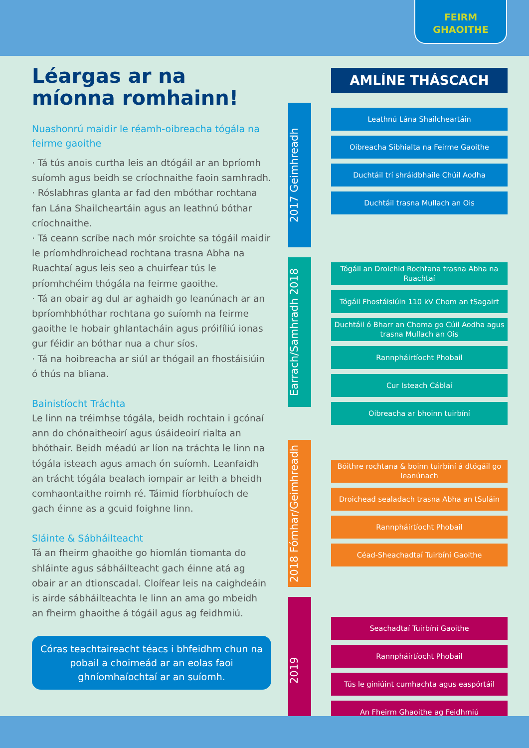FEIRM
GHAOITHE
Léargas ar na míonna romhainn!
Nuashonrú maidir le réamh-oibreacha tógála na feirme gaoithe
· Tá tús anois curtha leis an dtógáil ar an bpríomh suíomh agus beidh se críochnaithe faoin samhradh.
· Róslabhras glanta ar fad den mbóthar rochtana fan Lána Shailcheartáin agus an leathnú bóthar críochnaithe.
· Tá ceann scríbe nach mór sroichte sa tógáil maidir le príomhdhroichead rochtana trasna Abha na Ruachtaí agus leis seo a chuirfear tús le príomhchéim thógála na feirme gaoithe.
· Tá an obair ag dul ar aghaidh go leanúnach ar an bpríomhbhóthar rochtana go suíomh na feirme gaoithe le hobair ghlantacháin agus próifíliú ionas gur féidir an bóthar nua a chur síos.
· Tá na hoibreacha ar siúl ar thógail an fhostáisiúin ó thús na bliana.
Bainistíocht Tráchta
Le linn na tréimhse tógála, beidh rochtain i gcónaí ann do chónaitheoirí agus úsáideoirí rialta an bhóthair. Beidh méadú ar líon na tráchta le linn na tógála isteach agus amach ón suíomh. Leanfaidh an trácht tógála bealach iompair ar leith a bheidh comhaontaithe roimh ré. Táimid fíorbhuíoch de gach éinne as a gcuid foighne linn.
Sláinte & Sábháilteacht
Tá an fheirm ghaoithe go hiomlán tiomanta do shláinte agus sábháilteacht gach éinne atá ag obair ar an dtionscadal. Cloífear leis na caighdeáin is airde sábháilteachta le linn an ama go mbeidh an fheirm ghaoithe á tógáil agus ag feidhmiú.
Córas teachtaireacht téacs i bhfeidhm chun na pobail a choimeád ar an eolas faoi ghníomhaíochtaí ar an suíomh.
AMLÍNE THÁSCACH
2017 Geimhreadh
Leathnú Lána Shailcheartáin
Oibreacha Sibhialta na Feirme Gaoithe
Duchtáil trí shráidbhaile Chúil Aodha
Duchtáil trasna Mullach an Ois
Earrach/Samhradh 2018
Tógáil an Droichid Rochtana trasna Abha na Ruachtaí
Tógáil Fhostáisiúin 110 kV Chom an tSagairt
Duchtáil ó Bharr an Choma go Cúil Aodha agus trasna Mullach an Ois
Rannpháirtíocht Phobail
Cur Isteach Cáblaí
Oibreacha ar bhoinn tuirbíní
2018 Fómhar/Geimhreadh
Bóithre rochtana & boinn tuirbíní á dtógáil go leanúnach
Droichead sealadach trasna Abha an tSuláin
Rannpháirtíocht Phobail
Céad-Sheachadtaí Tuirbíní Gaoithe
2019
Seachadtaí Tuirbíní Gaoithe
Rannpháirtíocht Phobail
Tús le giniúint cumhachta agus easpórtáil
An Fheirm Ghaoithe ag Feidhmiú